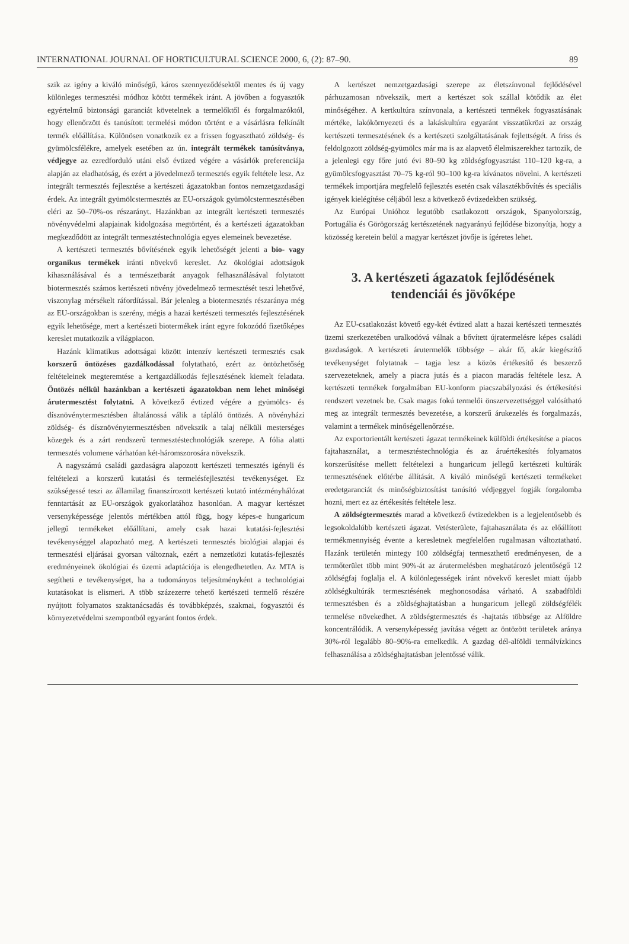INTERNATIONAL JOURNAL OF HORTICULTURAL SCIENCE 2000, 6, (2): 87–90. 89
szik az igény a kiváló minőségű, káros szennyeződésektől mentes és új vagy különleges termesztési módhoz kötött termékek iránt. A jövőben a fogyasztók egyértelmű biztonsági garanciát követelnek a termelőktől és forgalmazóktól, hogy ellenőrzött és tanúsított termelési módon történt e a vásárlásra felkínált termék előállítása. Különösen vonatkozik ez a frissen fogyasztható zöldség- és gyümölcsfélékre, amelyek esetében az ún. integrált termékek tanúsítványa, védjegye az ezredforduló utáni első évtized végére a vásárlók preferenciája alapján az eladhatóság, és ezért a jövedelmező termesztés egyik feltétele lesz. Az integrált termesztés fejlesztése a kertészeti ágazatokban fontos nemzetgazdasági érdek. Az integrált gyümölcstermesztés az EU-országok gyümölcstermesztésében eléri az 50–70%-os részarányt. Hazánkban az integrált kertészeti termesztés növényvédelmi alapjainak kidolgozása megtörtént, és a kertészeti ágazatokban megkezdődött az integrált termesztéstechnológia egyes elemeinek bevezetése.
A kertészeti termesztés bővítésének egyik lehetőségét jelenti a bio- vagy organikus termékek iránti növekvő kereslet. Az ökológiai adottságok kihasználásával és a természetbarát anyagok felhasználásával folytatott biotermesztés számos kertészeti növény jövedelmező termesztését teszi lehetővé, viszonylag mérsékelt ráfordítással. Bár jelenleg a biotermesztés részaránya még az EU-országokban is szerény, mégis a hazai kertészeti termesztés fejlesztésének egyik lehetősége, mert a kertészeti biotermékek iránt egyre fokozódó fizetőképes kereslet mutatkozik a világpiacon.
Hazánk klimatikus adottságai között intenzív kertészeti termesztés csak korszerű öntözéses gazdálkodással folytatható, ezért az öntözhetőség feltételeinek megteremtése a kertgazdálkodás fejlesztésének kiemelt feladata. Öntözés nélkül hazánkban a kertészeti ágazatokban nem lehet minőségi árutermesztést folytatni. A következő évtized végére a gyümölcs- és dísznövénytermesztésben általánossá válik a tápláló öntözés. A növényházi zöldség- és dísznövénytermesztésben növekszik a talaj nélküli mesterséges közegek és a zárt rendszerű termesztéstechnológiák szerepe. A fólia alatti termesztés volumene várhatóan két-háromszorosára növekszik.
A nagyszámú családi gazdaságra alapozott kertészeti termesztés igényli és feltételezi a korszerű kutatási és termelésfejlesztési tevékenységet. Ez szükségessé teszi az államilag finanszírozott kertészeti kutató intézményhálózat fenntartását az EU-országok gyakorlatához hasonlóan. A magyar kertészet versenyképessége jelentős mértékben attól függ, hogy képes-e hungaricum jellegű termékeket előállítani, amely csak hazai kutatási-fejlesztési tevékenységgel alapozható meg. A kertészeti termesztés biológiai alapjai és termesztési eljárásai gyorsan változnak, ezért a nemzetközi kutatás-fejlesztés eredményeinek ökológiai és üzemi adaptációja is elengedhetetlen. Az MTA is segítheti e tevékenységet, ha a tudományos teljesítményként a technológiai kutatásokat is elismeri. A több százezerre tehető kertészeti termelő részére nyújtott folyamatos szaktanácsadás és továbbképzés, szakmai, fogyasztói és környezetvédelmi szempontból egyaránt fontos érdek.
A kertészet nemzetgazdasági szerepe az életszínvonal fejlődésével párhuzamosan növekszik, mert a kertészet sok szállal kötődik az élet minőségéhez. A kertkultúra színvonala, a kertészeti termékek fogyasztásának mértéke, lakókörnyezeti és a lakáskultúra egyaránt visszatükrözi az ország kertészeti termesztésének és a kertészeti szolgáltatásának fejlettségét. A friss és feldolgozott zöldség-gyümölcs már ma is az alapvető élelmiszerekhez tartozik, de a jelenlegi egy főre jutó évi 80–90 kg zöldségfogyasztást 110–120 kg-ra, a gyümölcsfogyasztást 70–75 kg-ról 90–100 kg-ra kívánatos növelni. A kertészeti termékek importjára megfelelő fejlesztés esetén csak választékbővítés és speciális igények kielégítése céljából lesz a következő évtizedekben szükség.
Az Európai Unióhoz legutóbb csatlakozott országok, Spanyolország, Portugália és Görögország kertészetének nagyarányú fejlődése bizonyítja, hogy a közösség keretein belül a magyar kertészet jövője is ígéretes lehet.
3. A kertészeti ágazatok fejlődésének tendenciái és jövőképe
Az EU-csatlakozást követő egy-két évtized alatt a hazai kertészeti termesztés üzemi szerkezetében uralkodóvá válnak a bővített újratermelésre képes családi gazdaságok. A kertészeti árutermelők többsége – akár fő, akár kiegészítő tevékenységet folytatnak – tagja lesz a közös értékesítő és beszerző szervezeteknek, amely a piacra jutás és a piacon maradás feltétele lesz. A kertészeti termékek forgalmában EU-konform piacszabályozási és értékesítési rendszert vezetnek be. Csak magas fokú termelői önszervezettséggel valósítható meg az integrált termesztés bevezetése, a korszerű árukezelés és forgalmazás, valamint a termékek minőségellenőrzése.
Az exportorientált kertészeti ágazat termékeinek külföldi értékesítése a piacos fajtahasználat, a termesztéstechnológia és az áruértékesítés folyamatos korszerűsítése mellett feltételezi a hungaricum jellegű kertészeti kultúrák termesztésének előtérbe állítását. A kiváló minőségű kertészeti termékeket eredetgaranciát és minőségbiztosítást tanúsító védjeggyel fogják forgalomba hozni, mert ez az értékesítés feltétele lesz.
A zöldségtermesztés marad a következő évtizedekben is a legjelentősebb és legsokoldalúbb kertészeti ágazat. Vetésterülete, fajtahasználata és az előállított termékmennyiség évente a keresletnek megfelelően rugalmasan változtatható. Hazánk területén mintegy 100 zöldségfaj termeszthető eredményesen, de a termőterület több mint 90%-át az árutermelésben meghatározó jelentőségű 12 zöldségfaj foglalja el. A különlegességek iránt növekvő kereslet miatt újabb zöldségkultúrák termesztésének meghonosodása várható. A szabadföldi termesztésben és a zöldséghajtatásban a hungaricum jellegű zöldségfélék termelése növekedhet. A zöldségtermesztés és -hajtatás többsége az Alföldre koncentrálódik. A versenyképesség javítása végett az öntözött területek aránya 30%-ról legalább 80–90%-ra emelkedik. A gazdag dél-alföldi termálvízkincs felhasználása a zöldséghajtatásban jelentőssé válik.